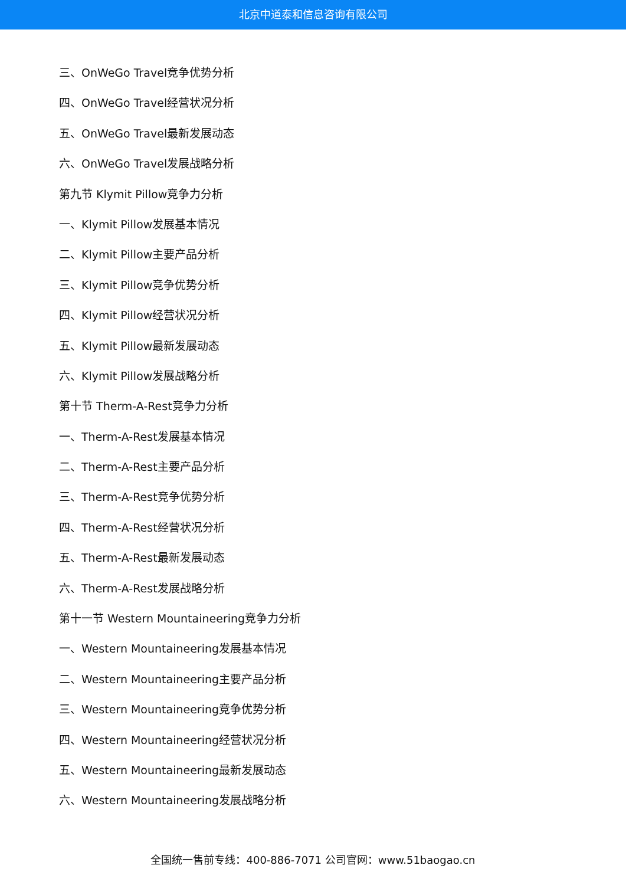北京中道泰和信息咨询有限公司
三、OnWeGo Travel竞争优势分析
四、OnWeGo Travel经营状况分析
五、OnWeGo Travel最新发展动态
六、OnWeGo Travel发展战略分析
第九节 Klymit Pillow竞争力分析
一、Klymit Pillow发展基本情况
二、Klymit Pillow主要产品分析
三、Klymit Pillow竞争优势分析
四、Klymit Pillow经营状况分析
五、Klymit Pillow最新发展动态
六、Klymit Pillow发展战略分析
第十节 Therm-A-Rest竞争力分析
一、Therm-A-Rest发展基本情况
二、Therm-A-Rest主要产品分析
三、Therm-A-Rest竞争优势分析
四、Therm-A-Rest经营状况分析
五、Therm-A-Rest最新发展动态
六、Therm-A-Rest发展战略分析
第十一节 Western Mountaineering竞争力分析
一、Western Mountaineering发展基本情况
二、Western Mountaineering主要产品分析
三、Western Mountaineering竞争优势分析
四、Western Mountaineering经营状况分析
五、Western Mountaineering最新发展动态
六、Western Mountaineering发展战略分析
全国统一售前专线：400-886-7071 公司官网：www.51baogao.cn